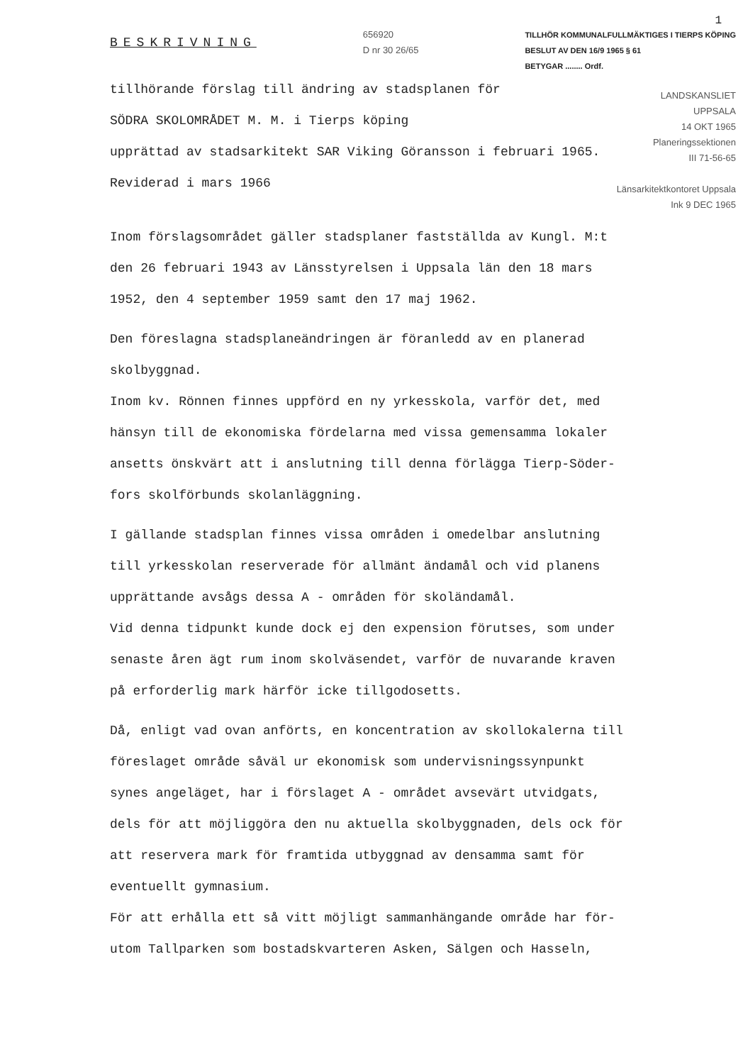1
BESKRIVNING
656920
D nr 30 26/65
TILLHÖR KOMMUNALFULLMÄKTIGES I TIERPS KÖPING
BESLUT AV DEN 16/9 1965 § 61
BETYGAR ........ Ordf.
tillhörande förslag till ändring av stadsplanen för
SÖDRA SKOLOMRÅDET M. M. i Tierps köping
upprättad av stadsarkitekt SAR Viking Göransson i februari 1965.
Reviderad i mars 1966
LANDSKANSLIET
UPPSALA
14 OKT 1965
Planeringssektionen
III 71-56-65
Länsarkitektkontoret Uppsala
Ink 9 DEC 1965
Inom förslagsområdet gäller stadsplaner fastställda av Kungl. M:t
den 26 februari 1943 av Länsstyrelsen i Uppsala län den 18 mars
1952, den 4 september 1959 samt den 17 maj 1962.
Den föreslagna stadsplaneändringen är föranledd av en planerad
skolbyggnad.
Inom kv. Rönnen finnes uppförd en ny yrkesskola, varför det, med
hänsyn till de ekonomiska fördelarna med vissa gemensamma lokaler
ansetts önskvärt att i anslutning till denna förlägga Tierp-Söder-
fors skolförbunds skolanläggning.
I gällande stadsplan finnes vissa områden i omedelbar anslutning
till yrkesskolan reserverade för allmänt ändamål och vid planens
upprättande avsågs dessa A - områden för skoländamål.
Vid denna tidpunkt kunde dock ej den expension förutses, som under
senaste åren ägt rum inom skolväsendet, varför de nuvarande kraven
på erforderlig mark härför icke tillgodosetts.
Då, enligt vad ovan anförts, en koncentration av skollokalerna till
föreslaget område såväl ur ekonomisk som undervisningssynpunkt
synes angeläget, har i förslaget A - området avsevärt utvidgats,
dels för att möjliggöra den nu aktuella skolbyggnaden, dels ock för
att reservera mark för framtida utbyggnad av densamma samt för
eventuellt gymnasium.
För att erhålla ett så vitt möjligt sammanhängande område har för-
utom Tallparken som bostadskvarteren Asken, Sälgen och Hasseln,